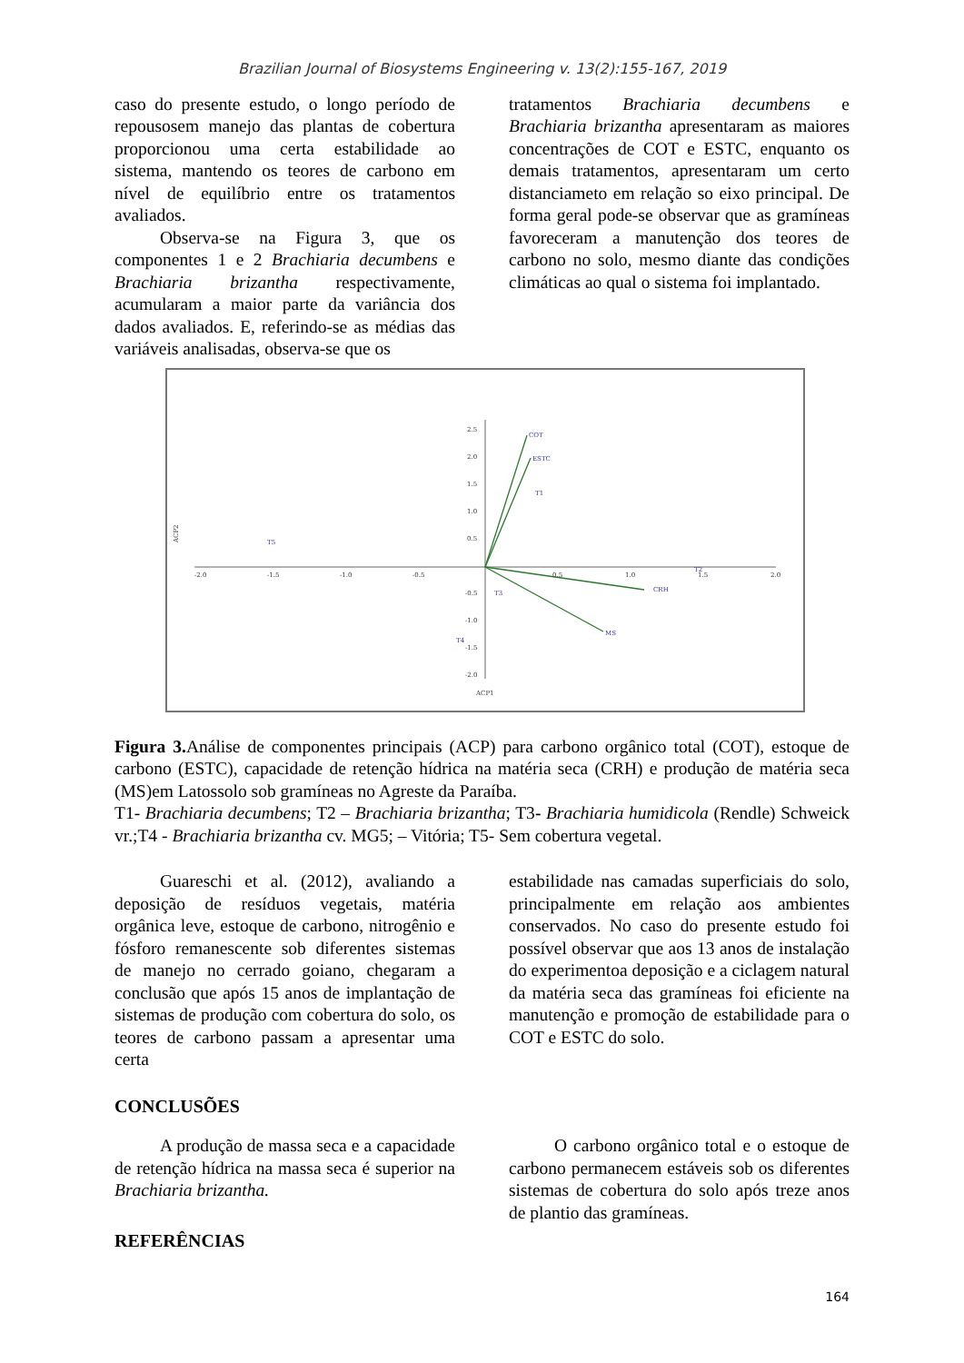Brazilian Journal of Biosystems Engineering v. 13(2):155-167, 2019
caso do presente estudo, o longo período de repousosem manejo das plantas de cobertura proporcionou uma certa estabilidade ao sistema, mantendo os teores de carbono em nível de equilíbrio entre os tratamentos avaliados.
Observa-se na Figura 3, que os componentes 1 e 2 Brachiaria decumbens e Brachiaria brizantha respectivamente, acumularam a maior parte da variância dos dados avaliados. E, referindo-se as médias das variáveis analisadas, observa-se que os
tratamentos Brachiaria decumbens e Brachiaria brizantha apresentaram as maiores concentrações de COT e ESTC, enquanto os demais tratamentos, apresentaram um certo distanciameto em relação so eixo principal. De forma geral pode-se observar que as gramíneas favoreceram a manutenção dos teores de carbono no solo, mesmo diante das condições climáticas ao qual o sistema foi implantado.
COT
ESTC
T1
T5
CRH
MS
T3
T4
T2
-2.0
-1.5
-1.0
-0.5
0.5
1.0
1.5
2.0
2.5
2.0
1.5
1.0
0.5
-0.5
-1.0
-1.5
-2.0
ACP1
ACP2
Figura 3. Análise de componentes principais (ACP) para carbono orgânico total (COT), estoque de carbono (ESTC), capacidade de retenção hídrica na matéria seca (CRH) e produção de matéria seca (MS)em Latossolo sob gramíneas no Agreste da Paraíba.
T1- Brachiaria decumbens; T2 – Brachiaria brizantha; T3- Brachiaria humidicola (Rendle) Schweick vr.;T4 - Brachiaria brizantha cv. MG5; – Vitória; T5- Sem cobertura vegetal.
Guareschi et al. (2012), avaliando a deposição de resíduos vegetais, matéria orgânica leve, estoque de carbono, nitrogênio e fósforo remanescente sob diferentes sistemas de manejo no cerrado goiano, chegaram a conclusão que após 15 anos de implantação de sistemas de produção com cobertura do solo, os teores de carbono passam a apresentar uma certa
estabilidade nas camadas superficiais do solo, principalmente em relação aos ambientes conservados. No caso do presente estudo foi possível observar que aos 13 anos de instalação do experimentoa deposição e a ciclagem natural da matéria seca das gramíneas foi eficiente na manutenção e promoção de estabilidade para o COT e ESTC do solo.
CONCLUSÕES
A produção de massa seca e a capacidade de retenção hídrica na massa seca é superior na Brachiaria brizantha.
REFERÊNCIAS
O carbono orgânico total e o estoque de carbono permanecem estáveis sob os diferentes sistemas de cobertura do solo após treze anos de plantio das gramíneas.
164